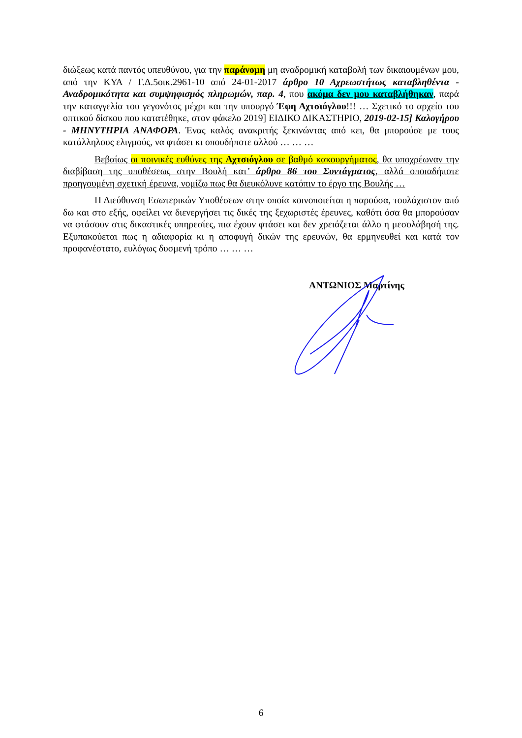διώξεως κατά παντός υπευθύνου, για την παράνομη μη αναδρομική καταβολή των δικαιουμένων μου, από την ΚΥΑ / Γ.Δ.5οικ.2961-10 από 24-01-2017 άρθρο 10 Αχρεωστήτως καταβληθέντα - Αναδρομικότητα και συμψηφισμός πληρωμών, παρ. 4, που ακόμα δεν μου καταβλήθηκαν, παρά την καταγγελία του γεγονότος μέχρι και την υπουργό Έφη Αχτσιόγλου!!! … Σχετικό το αρχείο του οπτικού δίσκου που κατατέθηκε, στον φάκελο 2019] ΕΙΔΙΚΟ ΔΙΚΑΣΤΗΡΙΟ, 2019-02-15] Καλογήρου - ΜΗΝΥΤΗΡΙΑ ΑΝΑΦΟΡΑ. Ένας καλός ανακριτής ξεκινώντας από κει, θα μπορούσε με τους κατάλληλους ελιγμούς, να φτάσει κι οπουδήποτε αλλού … … …
Βεβαίως οι ποινικές ευθύνες της Αχτσιόγλου σε βαθμό κακουργήματος, θα υποχρέωναν την διαβίβαση της υποθέσεως στην Βουλή κατ’ άρθρο 86 του Συντάγματος, αλλά οποιαδήποτε προηγουμένη σχετική έρευνα, νομίζω πως θα διευκόλυνε κατόπιν το έργο της Βουλής …
Η Διεύθυνση Εσωτερικών Υποθέσεων στην οποία κοινοποιείται η παρούσα, τουλάχιστον από δω και στο εξής, οφείλει να διενεργήσει τις δικές της ξεχωριστές έρευνες, καθότι όσα θα μπορούσαν να φτάσουν στις δικαστικές υπηρεσίες, πια έχουν φτάσει και δεν χρειάζεται άλλο η μεσολάβησή της. Εξυπακούεται πως η αδιαφορία κι η αποφυγή δικών της ερευνών, θα ερμηνευθεί και κατά τον προφανέστατο, ευλόγως δυσμενή τρόπο … … …
ΑΝΤΩΝΙΟΣ Μαρτίνης
6